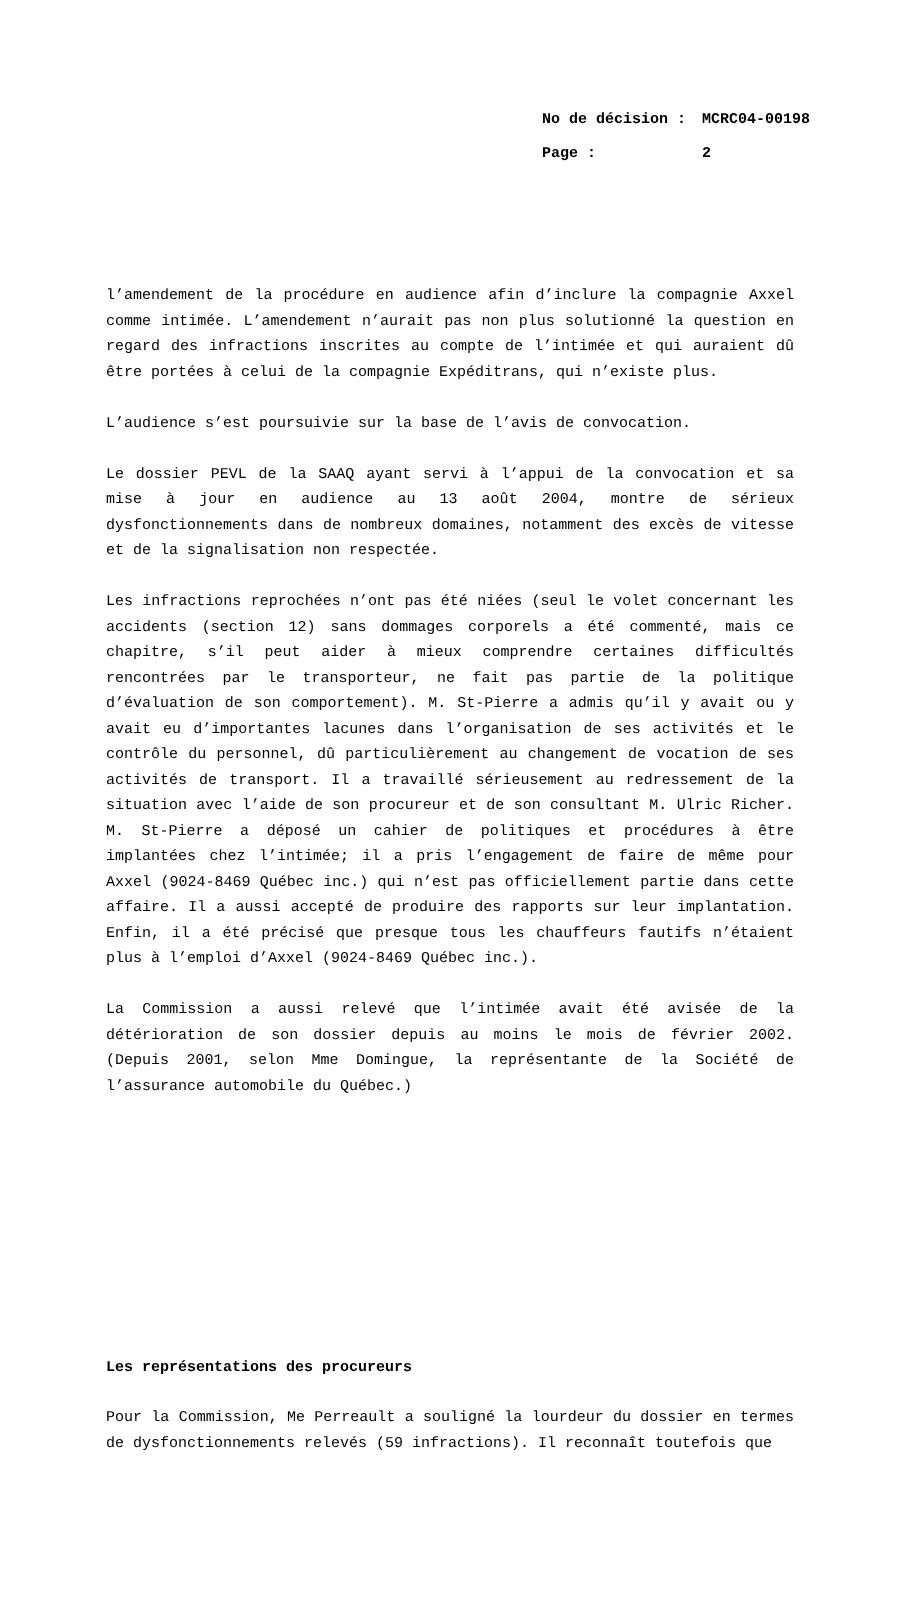No de décision : MCRC04-00198
Page : 2
l’amendement de la procédure en audience afin d’inclure la compagnie Axxel comme intimée. L’amendement n’aurait pas non plus solutionné la question en regard des infractions inscrites au compte de l’intimée et qui auraient dû être portées à celui de la compagnie Expéditrans, qui n’existe plus.
L’audience s’est poursuivie sur la base de l’avis de convocation.
Le dossier PEVL de la SAAQ ayant servi à l’appui de la convocation et sa mise à jour en audience au 13 août 2004, montre de sérieux dysfonctionnements dans de nombreux domaines, notamment des excès de vitesse et de la signalisation non respectée.
Les infractions reprochées n’ont pas été niées (seul le volet concernant les accidents (section 12) sans dommages corporels a été commenté, mais ce chapitre, s’il peut aider à mieux comprendre certaines difficultés rencontrées par le transporteur, ne fait pas partie de la politique d’évaluation de son comportement). M. St-Pierre a admis qu’il y avait ou y avait eu d’importantes lacunes dans l’organisation de ses activités et le contrôle du personnel, dû particulièrement au changement de vocation de ses activités de transport. Il a travaillé sérieusement au redressement de la situation avec l’aide de son procureur et de son consultant M. Ulric Richer. M. St-Pierre a déposé un cahier de politiques et procédures à être implantées chez l’intimée; il a pris l’engagement de faire de même pour Axxel (9024-8469 Québec inc.) qui n’est pas officiellement partie dans cette affaire. Il a aussi accepté de produire des rapports sur leur implantation. Enfin, il a été précisé que presque tous les chauffeurs fautifs n’étaient plus à l’emploi d’Axxel (9024-8469 Québec inc.).
La Commission a aussi relevé que l’intimée avait été avisée de la détérioration de son dossier depuis au moins le mois de février 2002. (Depuis 2001, selon Mme Domingue, la représentante de la Société de l’assurance automobile du Québec.)
Les représentations des procureurs
Pour la Commission, Me Perreault a souligné la lourdeur du dossier en termes de dysfonctionnements relevés (59 infractions). Il reconnaît toutefois que